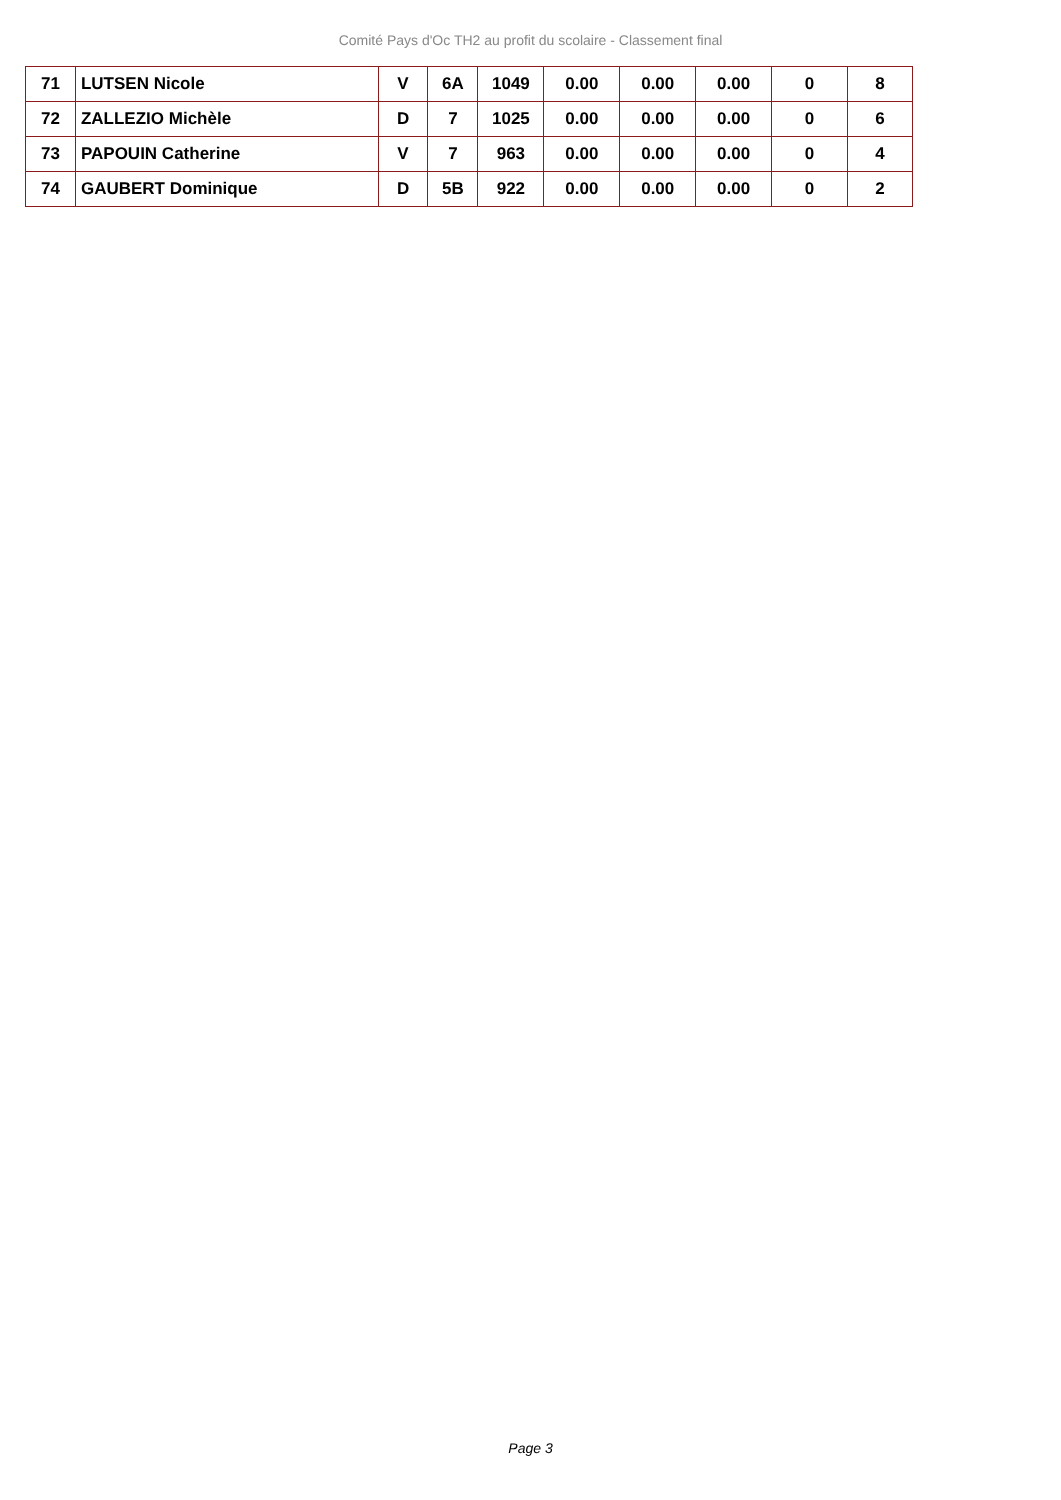Comité Pays d'Oc TH2 au profit du scolaire - Classement final
| 71 | LUTSEN Nicole | V | 6A | 1049 | 0.00 | 0.00 | 0.00 | 0 | 8 |
| 72 | ZALLEZIO Michèle | D | 7 | 1025 | 0.00 | 0.00 | 0.00 | 0 | 6 |
| 73 | PAPOUIN Catherine | V | 7 | 963 | 0.00 | 0.00 | 0.00 | 0 | 4 |
| 74 | GAUBERT Dominique | D | 5B | 922 | 0.00 | 0.00 | 0.00 | 0 | 2 |
Page 3